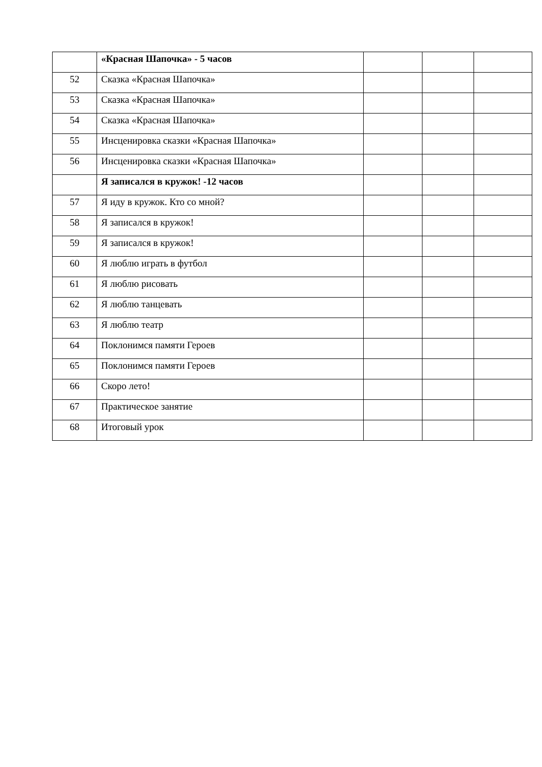| | «Красная Шапочка» - 5 часов | | | |
| 52 | Сказка «Красная Шапочка» | | | |
| 53 | Сказка «Красная Шапочка» | | | |
| 54 | Сказка «Красная Шапочка» | | | |
| 55 | Инсценировка сказки «Красная Шапочка» | | | |
| 56 | Инсценировка сказки «Красная Шапочка» | | | |
| | Я записался в кружок! -12 часов | | | |
| 57 | Я иду в кружок. Кто со мной? | | | |
| 58 | Я записался в кружок! | | | |
| 59 | Я записался в кружок! | | | |
| 60 | Я люблю играть в футбол | | | |
| 61 | Я люблю рисовать | | | |
| 62 | Я люблю танцевать | | | |
| 63 | Я люблю театр | | | |
| 64 | Поклонимся памяти Героев | | | |
| 65 | Поклонимся памяти Героев | | | |
| 66 | Скоро лето! | | | |
| 67 | Практическое занятие | | | |
| 68 | Итоговый урок | | | |